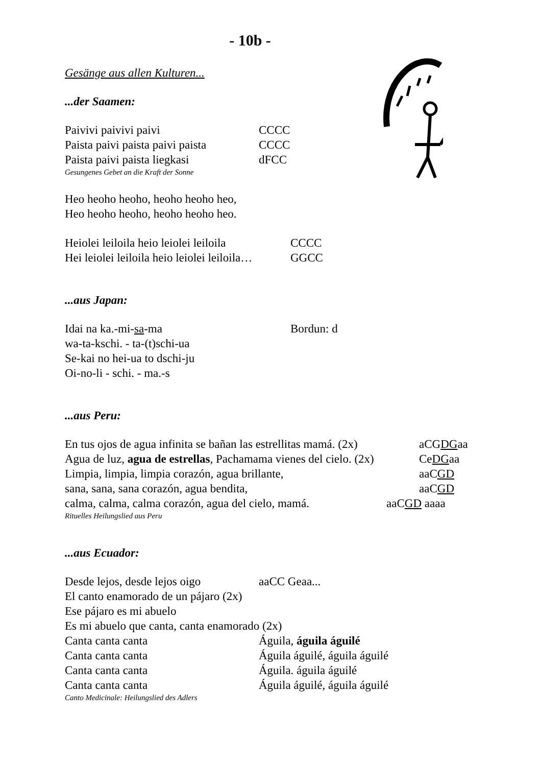- 10b -
Gesänge aus allen Kulturen...
...der Saamen:
Paivivi paivivi paivi CCCC
Paista paivi paista paivi paista CCCC
Paista paivi paista liegkasi dFCC
Gesungenes Gebet an die Kraft der Sonne
Heo heoho heoho, heoho heoho heo,
Heo heoho heoho, heoho heoho heo.
Heiolei leiloila heio leiolei leiloila CCCC
Hei leiolei leiloila heio leiolei leiloila… GGCC
...aus Japan:
Idai na ka.-mi-sa-ma Bordun: d
wa-ta-kschi. - ta-(t)schi-ua
Se-kai no hei-ua to dschi-ju
Oi-no-li - schi. - ma.-s
...aus Peru:
En tus ojos de agua infinita se bañan las estrellitas mamá. (2x) aCGDGaa
Agua de luz, agua de estrellas, Pachamama vienes del cielo. (2x) CeDGaa
Limpia, limpia, limpia corazón, agua brillante, aaCGD
sana, sana, sana corazón, agua bendita, aaCGD
calma, calma, calma corazón, agua del cielo, mamá. aaCGD aaaa
Rituelles Heilungslied aus Peru
...aus Ecuador:
Desde lejos, desde lejos oigo aaCC Geaa...
El canto enamorado de un pájaro (2x)
Ese pájaro es mi abuelo
Es mi abuelo que canta, canta enamorado (2x)
Canta canta canta Águila, águila águilé
Canta canta canta Águila águilé, águila águilé
Canta canta canta Águila. águila águilé
Canta canta canta Águila águilé, águila águilé
Canto Medicinale: Heilungslied des Adlers